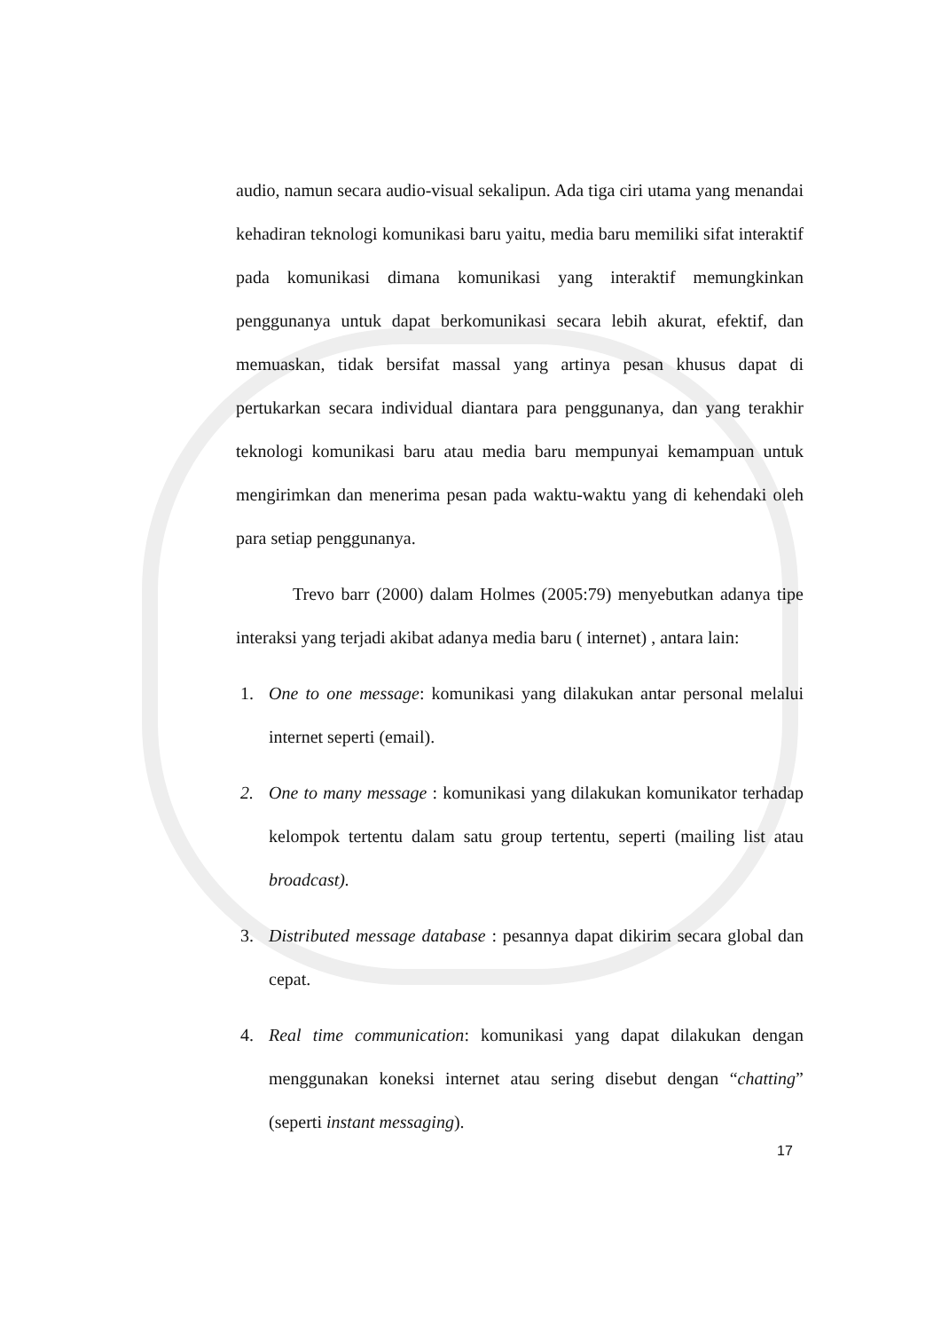audio, namun secara audio-visual sekalipun. Ada tiga ciri utama yang menandai kehadiran teknologi komunikasi baru yaitu, media baru memiliki sifat interaktif pada komunikasi dimana komunikasi yang interaktif memungkinkan penggunanya untuk dapat berkomunikasi secara lebih akurat, efektif, dan memuaskan, tidak bersifat massal yang artinya pesan khusus dapat di pertukarkan secara individual diantara para penggunanya, dan yang terakhir teknologi komunikasi baru atau media baru mempunyai kemampuan untuk mengirimkan dan menerima pesan pada waktu-waktu yang di kehendaki oleh para setiap penggunanya.
Trevo barr (2000) dalam Holmes (2005:79) menyebutkan adanya tipe interaksi yang terjadi akibat adanya media baru ( internet) , antara lain:
1. One to one message: komunikasi yang dilakukan antar personal melalui internet seperti (email).
2. One to many message : komunikasi yang dilakukan komunikator terhadap kelompok tertentu dalam satu group tertentu, seperti (mailing list atau broadcast).
3. Distributed message database : pesannya dapat dikirim secara global dan cepat.
4. Real time communication: komunikasi yang dapat dilakukan dengan menggunakan koneksi internet atau sering disebut dengan “chatting” (seperti instant messaging).
17